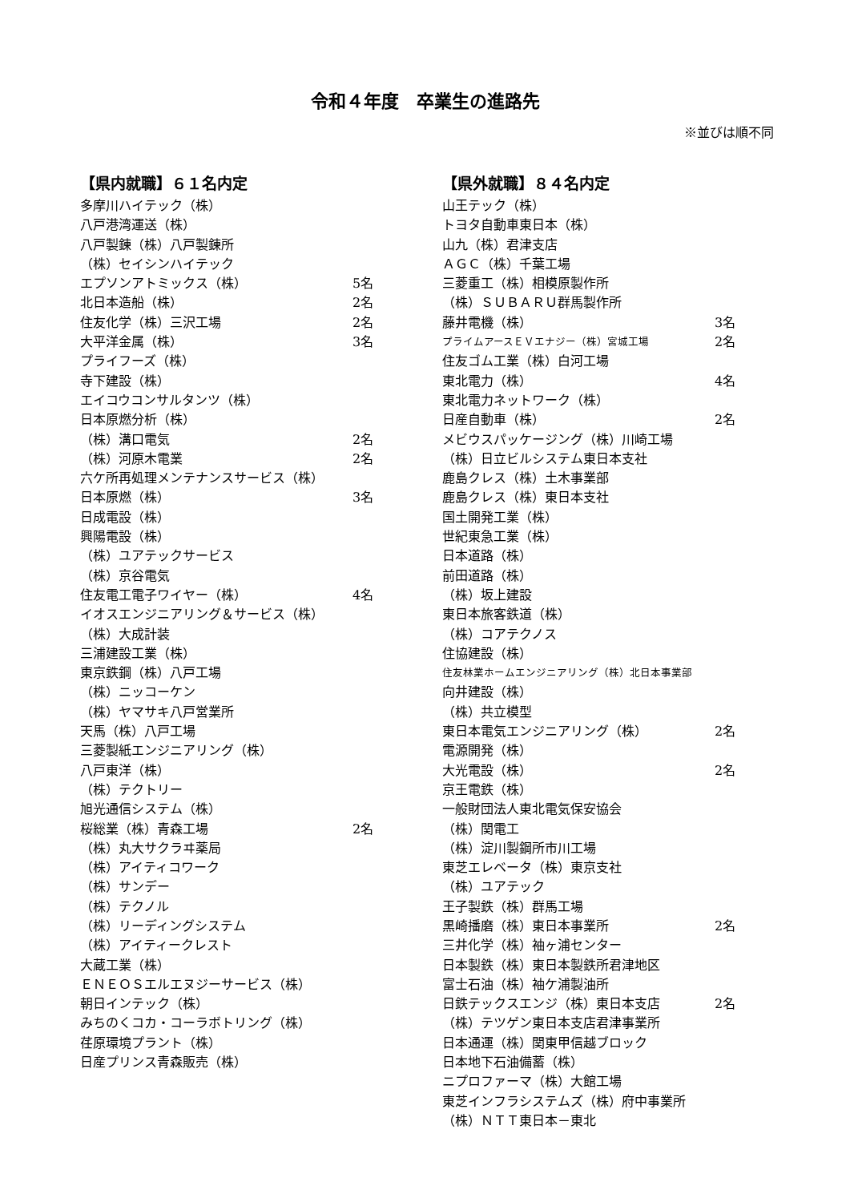令和４年度　卒業生の進路先
※並びは順不同
【県内就職】６１名内定
多摩川ハイテック（株）
八戸港湾運送（株）
八戸製錬（株）八戸製錬所
（株）セイシンハイテック
エプソンアトミックス（株） 5名
北日本造船（株） 2名
住友化学（株）三沢工場 2名
大平洋金属（株） 3名
プライフーズ（株）
寺下建設（株）
エイコウコンサルタンツ（株）
日本原燃分析（株）
（株）溝口電気 2名
（株）河原木電業 2名
六ケ所再処理メンテナンスサービス（株）
日本原燃（株） 3名
日成電設（株）
興陽電設（株）
（株）ユアテックサービス
（株）京谷電気
住友電工電子ワイヤー（株） 4名
イオスエンジニアリング＆サービス（株）
（株）大成計装
三浦建設工業（株）
東京鉄鋼（株）八戸工場
（株）ニッコーケン
（株）ヤマサキ八戸営業所
天馬（株）八戸工場
三菱製紙エンジニアリング（株）
八戸東洋（株）
（株）テクトリー
旭光通信システム（株）
桜総業（株）青森工場 2名
（株）丸大サクラヰ薬局
（株）アイティコワーク
（株）サンデー
（株）テクノル
（株）リーディングシステム
（株）アイティークレスト
大蔵工業（株）
ＥＮＥＯＳエルエヌジーサービス（株）
朝日インテック（株）
みちのくコカ・コーラボトリング（株）
荏原環境プラント（株）
日産プリンス青森販売（株）
【県外就職】８４名内定
山王テック（株）
トヨタ自動車東日本（株）
山九（株）君津支店
ＡＧＣ（株）千葉工場
三菱重工（株）相模原製作所
（株）ＳＵＢＡＲＵ群馬製作所
藤井電機（株） 3名
プライムアースＥＶエナジー（株）宮城工場 2名
住友ゴム工業（株）白河工場
東北電力（株） 4名
東北電力ネットワーク（株）
日産自動車（株） 2名
メビウスパッケージング（株）川崎工場
（株）日立ビルシステム東日本支社
鹿島クレス（株）土木事業部
鹿島クレス（株）東日本支社
国土開発工業（株）
世紀東急工業（株）
日本道路（株）
前田道路（株）
（株）坂上建設
東日本旅客鉄道（株）
（株）コアテクノス
住協建設（株）
住友林業ホームエンジニアリング（株）北日本事業部
向井建設（株）
（株）共立模型
東日本電気エンジニアリング（株） 2名
電源開発（株）
大光電設（株） 2名
京王電鉄（株）
一般財団法人東北電気保安協会
（株）関電工
（株）淀川製鋼所市川工場
東芝エレベータ（株）東京支社
（株）ユアテック
王子製鉄（株）群馬工場
黒崎播磨（株）東日本事業所 2名
三井化学（株）袖ヶ浦センター
日本製鉄（株）東日本製鉄所君津地区
富士石油（株）袖ケ浦製油所
日鉄テックスエンジ（株）東日本支店 2名
（株）テツゲン東日本支店君津事業所
日本通運（株）関東甲信越ブロック
日本地下石油備蓄（株）
ニプロファーマ（株）大館工場
東芝インフラシステムズ（株）府中事業所
（株）ＮＴＴ東日本－東北